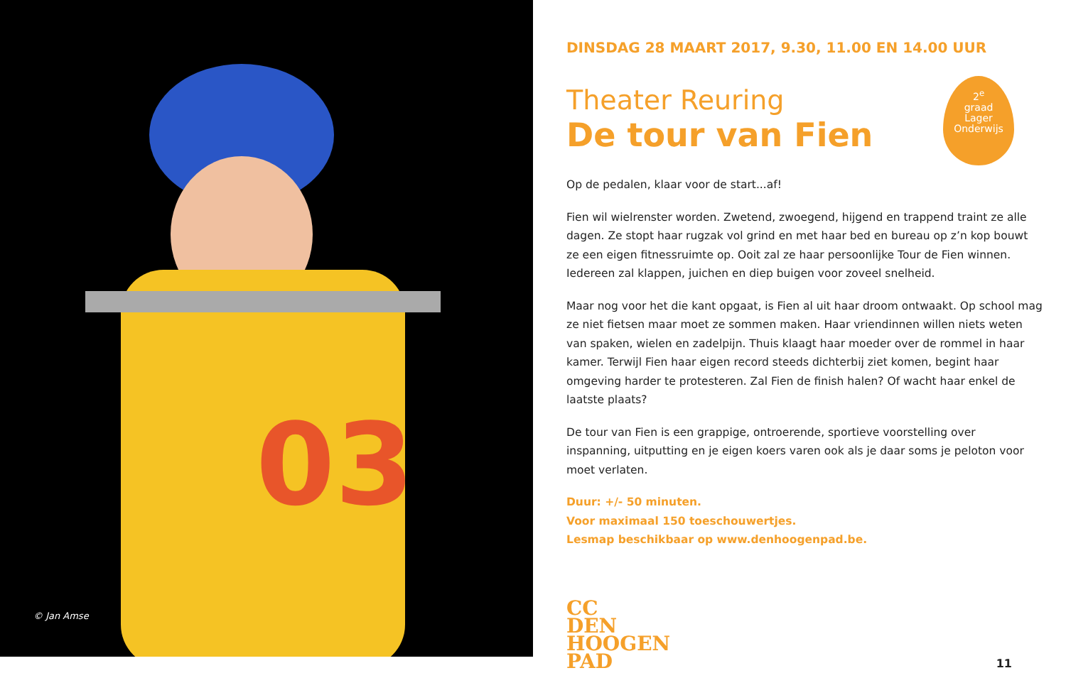03
© Jan Amse
DINSDAG 28 MAART 2017, 9.30, 11.00 EN 14.00 UUR
2<sup>e</sup>
graad
Lager
Onderwijs
Theater Reuring
De tour van Fien
Op de pedalen, klaar voor de start...af!
Fien wil wielrenster worden. Zwetend, zwoegend, hijgend en trappend traint ze alle dagen. Ze stopt haar rugzak vol grind en met haar bed en bureau op z’n kop bouwt ze een eigen fitnessruimte op. Ooit zal ze haar persoonlijke Tour de Fien winnen. Iedereen zal klappen, juichen en diep buigen voor zoveel snelheid.
Maar nog voor het die kant opgaat, is Fien al uit haar droom ontwaakt. Op school mag ze niet fietsen maar moet ze sommen maken. Haar vriendinnen willen niets weten van spaken, wielen en zadelpijn. Thuis klaagt haar moeder over de rommel in haar kamer. Terwijl Fien haar eigen record steeds dichterbij ziet komen, begint haar omgeving harder te protesteren. Zal Fien de finish halen? Of wacht haar enkel de laatste plaats?
De tour van Fien is een grappige, ontroerende, sportieve voorstelling over inspanning, uitputting en je eigen koers varen ook als je daar soms je peloton voor moet verlaten.
Duur: +/- 50 minuten.
Voor maximaal 150 toeschouwertjes.
Lesmap beschikbaar op www.denhoogenpad.be.
CC
DEN
HOOGEN
PAD
11